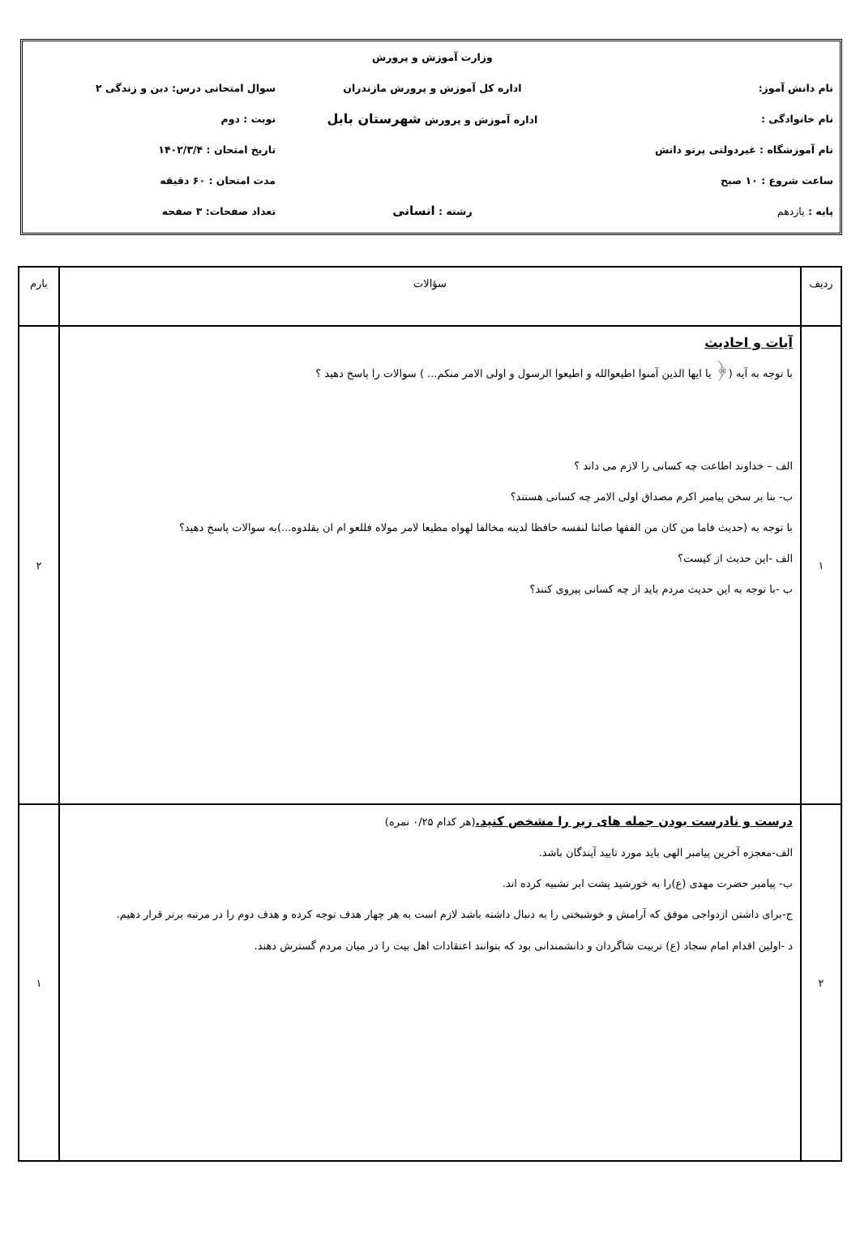| | وزارت آموزش و پرورش | |
| نام دانش آموز: | اداره کل آموزش و پرورش مازندران | سوال امتحانی درس: دین و زندگی ۲ |
| نام خانوادگی : | اداره آموزش و پرورش شهرستان بابل | نوبت : دوم |
| نام آموزشگاه : غیردولتی پرتو دانش | | تاریخ امتحان : ۱۴۰۲/۳/۴ |
| ساعت شروع : ۱۰ صبح | | مدت امتحان : ۶۰ دقیقه |
| پایه : یازدهم | رشته : انسانی | تعداد صفحات: ۳ صفحه |
| ردیف | سؤالات | بارم |
| --- | --- | --- |
| ۱ | آیات و احادیث با توجه به آیه (﴿ یا ایها الذین آمنوا اطیعوالله و اطیعوا الرسول و اولی الامر منکم... ) سوالات را پاسخ دهید ؟ الف – خداوند اطاعت چه کسانی را لازم می داند ؟ ب- بنا بر سخن پیامبر اکرم مصداق اولی الامر چه کسانی هستند؟ با توجه به (حدیث فاما من کان من الفقها صائنا لنفسه حافظا لدینه مخالفا لهواه مطیعا لامر مولاه فللعو ام ان یقلدوه...)به سوالات پاسخ دهید؟ الف -این حدیث از کیست؟ ب -با توجه به این حدیث مردم باید از چه کسانی پیروی کنند؟ | ۲ |
| ۲ | درست و نادرست بودن جمله های زیر را مشخص کنید. (هر کدام ۰/۲۵ نمره) الف-معجزه آخرین پیامبر الهی باید مورد تایید آیندگان باشد. ب- پیامبر حضرت مهدی (ع)را به خورشید پشت ابر تشبیه کرده اند. ج-برای داشتن ازدواجی موفق که آرامش و خوشبختی را به دنبال داشته باشد لازم است به هر چهار هدف توجه کرده و هدف دوم را در مرتبه برتر قرار دهیم. د -اولین اقدام امام سجاد (ع) تربیت شاگردان و دانشمندانی بود که بتوانند اعتقادات اهل بیت را در میان مردم گسترش دهند. | ۱ |